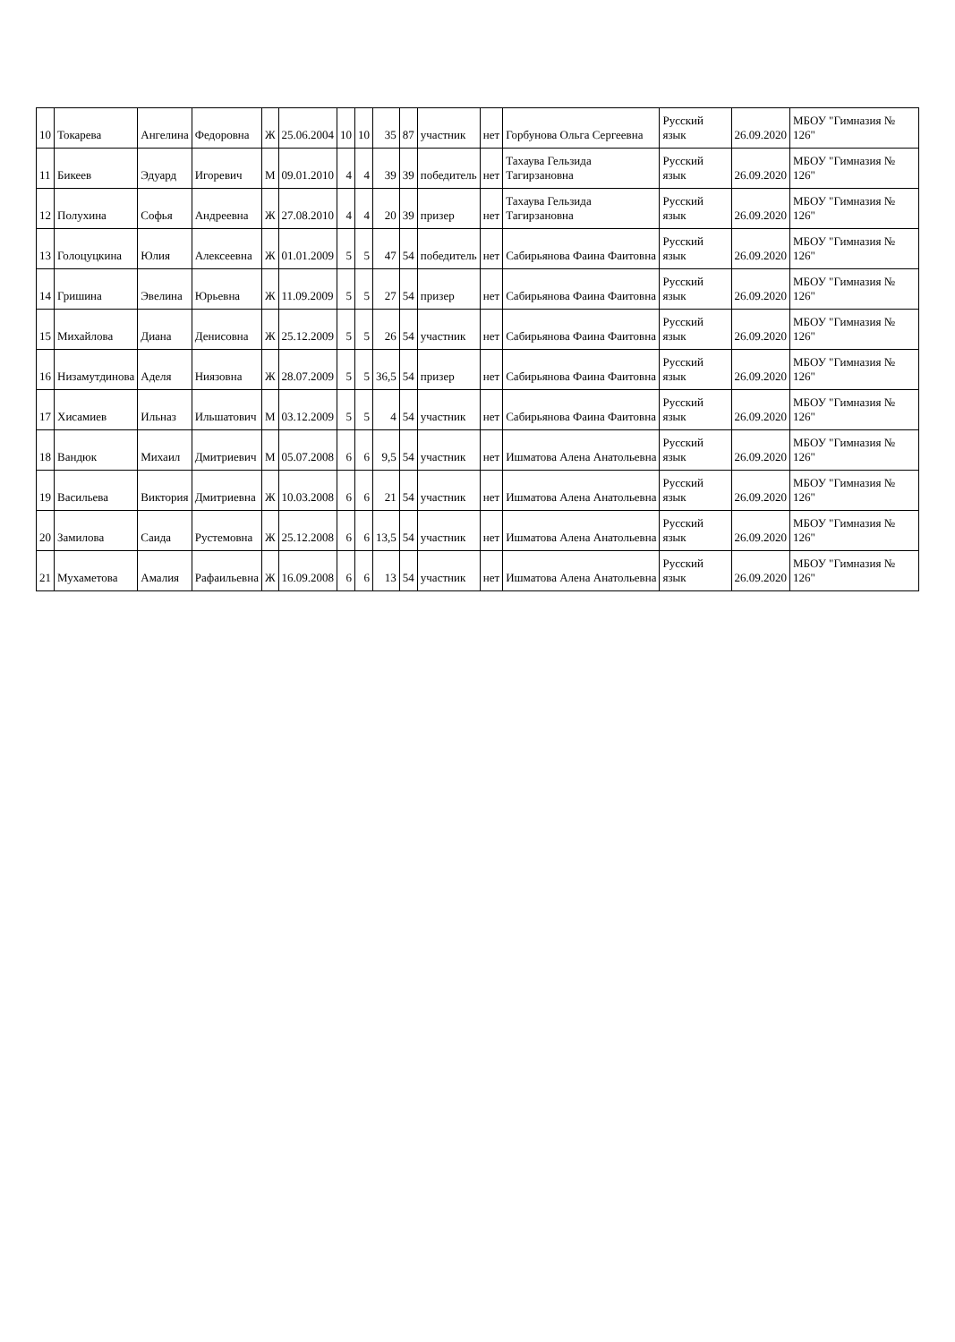| 10 | Токарева | Ангелина | Федоровна | Ж | 25.06.2004 | 10 | 10 | 35 | 87 | участник | нет | Горбунова Ольга Сергеевна | Русский язык | 26.09.2020 | МБОУ "Гимназия № 126" |
| 11 | Бикеев | Эдуард | Игоревич | М | 09.01.2010 | 4 | 4 | 39 | 39 | победитель | нет | Тахаува Гельзида Тагирзановна | Русский язык | 26.09.2020 | МБОУ "Гимназия № 126" |
| 12 | Полухина | Софья | Андреевна | Ж | 27.08.2010 | 4 | 4 | 20 | 39 | призер | нет | Тахаува Гельзида Тагирзановна | Русский язык | 26.09.2020 | МБОУ "Гимназия № 126" |
| 13 | Голоцуцкина | Юлия | Алексеевна | Ж | 01.01.2009 | 5 | 5 | 47 | 54 | победитель | нет | Сабирьянова Фаина Фаитовна | Русский язык | 26.09.2020 | МБОУ "Гимназия № 126" |
| 14 | Гришина | Эвелина | Юрьевна | Ж | 11.09.2009 | 5 | 5 | 27 | 54 | призер | нет | Сабирьянова Фаина Фаитовна | Русский язык | 26.09.2020 | МБОУ "Гимназия № 126" |
| 15 | Михайлова | Диана | Денисовна | Ж | 25.12.2009 | 5 | 5 | 26 | 54 | участник | нет | Сабирьянова Фаина Фаитовна | Русский язык | 26.09.2020 | МБОУ "Гимназия № 126" |
| 16 | Низамутдинова | Аделя | Ниязовна | Ж | 28.07.2009 | 5 | 5 | 36,5 | 54 | призер | нет | Сабирьянова Фаина Фаитовна | Русский язык | 26.09.2020 | МБОУ "Гимназия № 126" |
| 17 | Хисамиев | Ильназ | Ильшатович | М | 03.12.2009 | 5 | 5 | 4 | 54 | участник | нет | Сабирьянова Фаина Фаитовна | Русский язык | 26.09.2020 | МБОУ "Гимназия № 126" |
| 18 | Вандюк | Михаил | Дмитриевич | М | 05.07.2008 | 6 | 6 | 9,5 | 54 | участник | нет | Ишматова Алена Анатольевна | Русский язык | 26.09.2020 | МБОУ "Гимназия № 126" |
| 19 | Васильева | Виктория | Дмитриевна | Ж | 10.03.2008 | 6 | 6 | 21 | 54 | участник | нет | Ишматова Алена Анатольевна | Русский язык | 26.09.2020 | МБОУ "Гимназия № 126" |
| 20 | Замилова | Саида | Рустемовна | Ж | 25.12.2008 | 6 | 6 | 13,5 | 54 | участник | нет | Ишматова Алена Анатольевна | Русский язык | 26.09.2020 | МБОУ "Гимназия № 126" |
| 21 | Мухаметова | Амалия | Рафаильевна | Ж | 16.09.2008 | 6 | 6 | 13 | 54 | участник | нет | Ишматова Алена Анатольевна | Русский язык | 26.09.2020 | МБОУ "Гимназия № 126" |